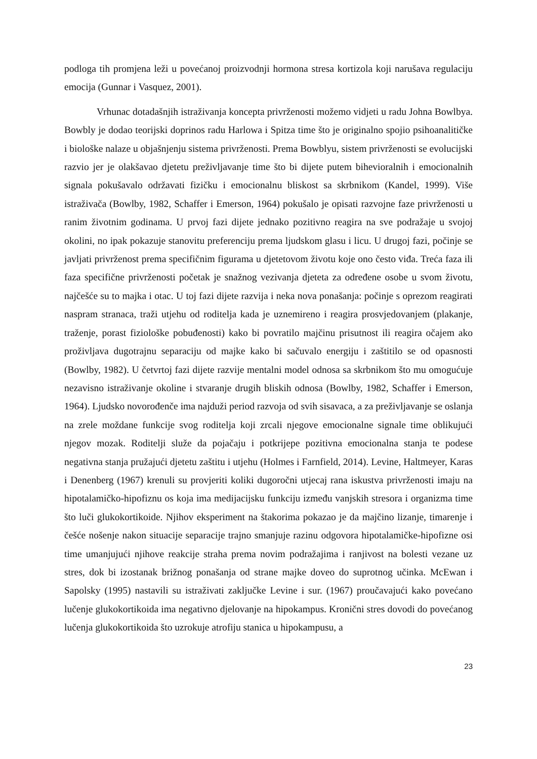podloga tih promjena leži u povećanoj proizvodnji hormona stresa kortizola koji narušava regulaciju emocija (Gunnar i Vasquez, 2001).
Vrhunac dotadašnjih istraživanja koncepta privrženosti možemo vidjeti u radu Johna Bowlbya. Bowbly je dodao teorijski doprinos radu Harlowa i Spitza time što je originalno spojio psihoanalitičke i biološke nalaze u objašnjenju sistema privrženosti. Prema Bowblyu, sistem privrženosti se evolucijski razvio jer je olakšavao djetetu preživljavanje time što bi dijete putem bihevioralnih i emocionalnih signala pokušavalo održavati fizičku i emocionalnu bliskost sa skrbnikom (Kandel, 1999). Više istraživača (Bowlby, 1982, Schaffer i Emerson, 1964) pokušalo je opisati razvojne faze privrženosti u ranim životnim godinama. U prvoj fazi dijete jednako pozitivno reagira na sve podražaje u svojoj okolini, no ipak pokazuje stanovitu preferenciju prema ljudskom glasu i licu. U drugoj fazi, počinje se javljati privrženost prema specifičnim figurama u djetetovom životu koje ono često viđa. Treća faza ili faza specifične privrženosti početak je snažnog vezivanja djeteta za određene osobe u svom životu, najčešće su to majka i otac. U toj fazi dijete razvija i neka nova ponašanja: počinje s oprezom reagirati naspram stranaca, traži utjehu od roditelja kada je uznemireno i reagira prosvjedovanjem (plakanje, traženje, porast fiziološke pobuđenosti) kako bi povratilo majčinu prisutnost ili reagira očajem ako proživljava dugotrajnu separaciju od majke kako bi sačuvalo energiju i zaštitilo se od opasnosti (Bowlby, 1982). U četvrtoj fazi dijete razvije mentalni model odnosa sa skrbnikom što mu omogućuje nezavisno istraživanje okoline i stvaranje drugih bliskih odnosa (Bowlby, 1982, Schaffer i Emerson, 1964). Ljudsko novorođenče ima najduži period razvoja od svih sisavaca, a za preživljavanje se oslanja na zrele moždane funkcije svog roditelja koji zrcali njegove emocionalne signale time oblikujući njegov mozak. Roditelji služe da pojačaju i potkrijepe pozitivna emocionalna stanja te podese negativna stanja pružajući djetetu zaštitu i utjehu (Holmes i Farnfield, 2014). Levine, Haltmeyer, Karas i Denenberg (1967) krenuli su provjeriti koliki dugoročni utjecaj rana iskustva privrženosti imaju na hipotalamičko-hipofiznu os koja ima medijacijsku funkciju između vanjskih stresora i organizma time što luči glukokortikoide. Njihov eksperiment na štakorima pokazao je da majčino lizanje, timarenje i češće nošenje nakon situacije separacije trajno smanjuje razinu odgovora hipotalamičke-hipofizne osi time umanjujući njihove reakcije straha prema novim podražajima i ranjivost na bolesti vezane uz stres, dok bi izostanak brižnog ponašanja od strane majke doveo do suprotnog učinka. McEwan i Sapolsky (1995) nastavili su istraživati zaključke Levine i sur. (1967) proučavajući kako povećano lučenje glukokortikoida ima negativno djelovanje na hipokampus. Kronični stres dovodi do povećanog lučenja glukokortikoida što uzrokuje atrofiju stanica u hipokampusu, a
23